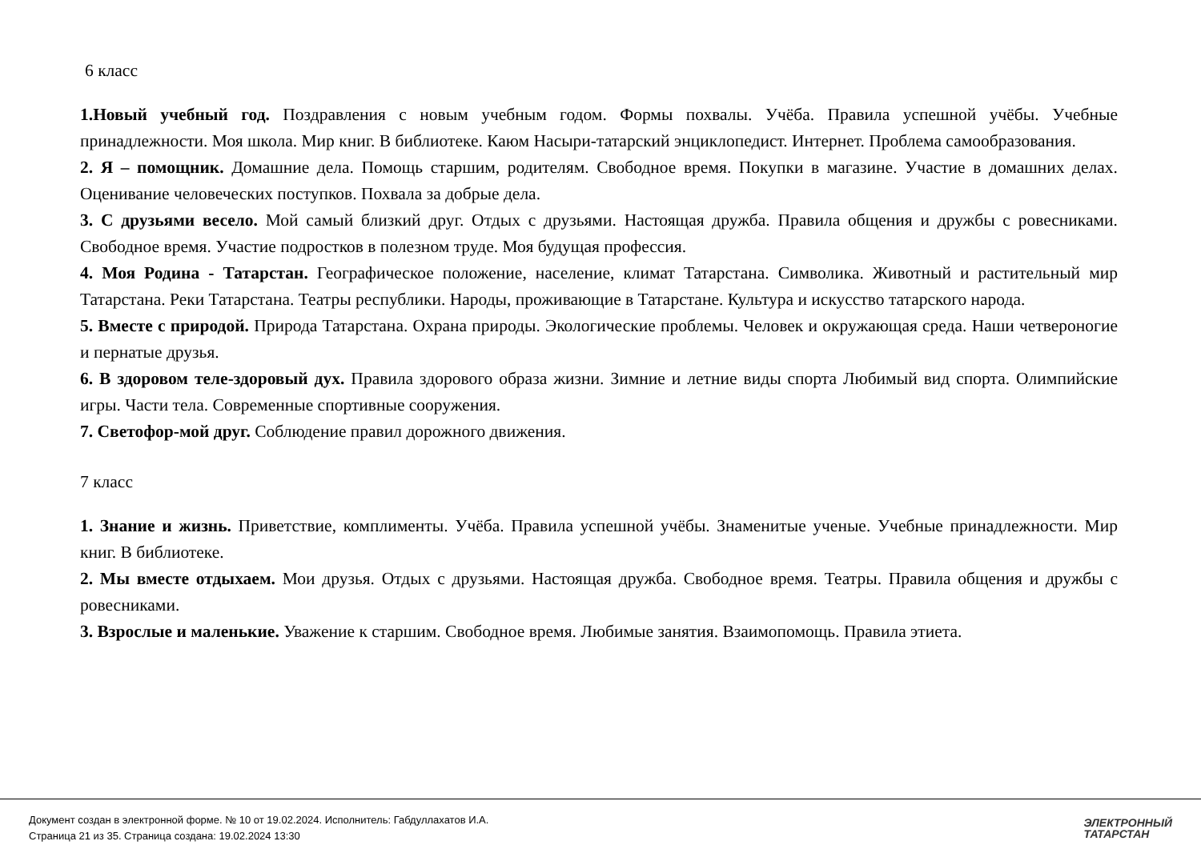6 класс
1.Новый учебный год. Поздравления с новым учебным годом. Формы похвалы. Учёба. Правила успешной учёбы. Учебные принадлежности. Моя школа. Мир книг. В библиотеке. Каюм Насыри-татарский энциклопедист. Интернет. Проблема самообразования.
2. Я – помощник. Домашние дела. Помощь старшим, родителям. Свободное время. Покупки в магазине. Участие в домашних делах. Оценивание человеческих поступков. Похвала за добрые дела.
3. С друзьями весело. Мой самый близкий друг. Отдых с друзьями. Настоящая дружба. Правила общения и дружбы с ровесниками. Свободное время. Участие подростков в полезном труде. Моя будущая профессия.
4. Моя Родина - Татарстан. Географическое положение, население, климат Татарстана. Символика. Животный и растительный мир Татарстана. Реки Татарстана. Театры республики. Народы, проживающие в Татарстане. Культура и искусство татарского народа.
5. Вместе с природой. Природа Татарстана. Охрана природы. Экологические проблемы. Человек и окружающая среда. Наши четвероногие и пернатые друзья.
6. В здоровом теле-здоровый дух. Правила здорового образа жизни. Зимние и летние виды спорта Любимый вид спорта. Олимпийские игры. Части тела. Современные спортивные сооружения.
7. Светофор-мой друг. Соблюдение правил дорожного движения.
7 класс
1. Знание и жизнь. Приветствие, комплименты. Учёба. Правила успешной учёбы. Знаменитые ученые. Учебные принадлежности. Мир книг. В библиотеке.
2. Мы вместе отдыхаем. Мои друзья. Отдых с друзьями. Настоящая дружба. Свободное время. Театры. Правила общения и дружбы с ровесниками.
3. Взрослые и маленькие. Уважение к старшим. Свободное время. Любимые занятия. Взаимопомощь. Правила этиета.
Документ создан в электронной форме. № 10 от 19.02.2024. Исполнитель: Габдуллахатов И.А.
Страница 21 из 35. Страница создана: 19.02.2024 13:30
ЭЛЕКТРОННЫЙ
ТАТАРСТАН